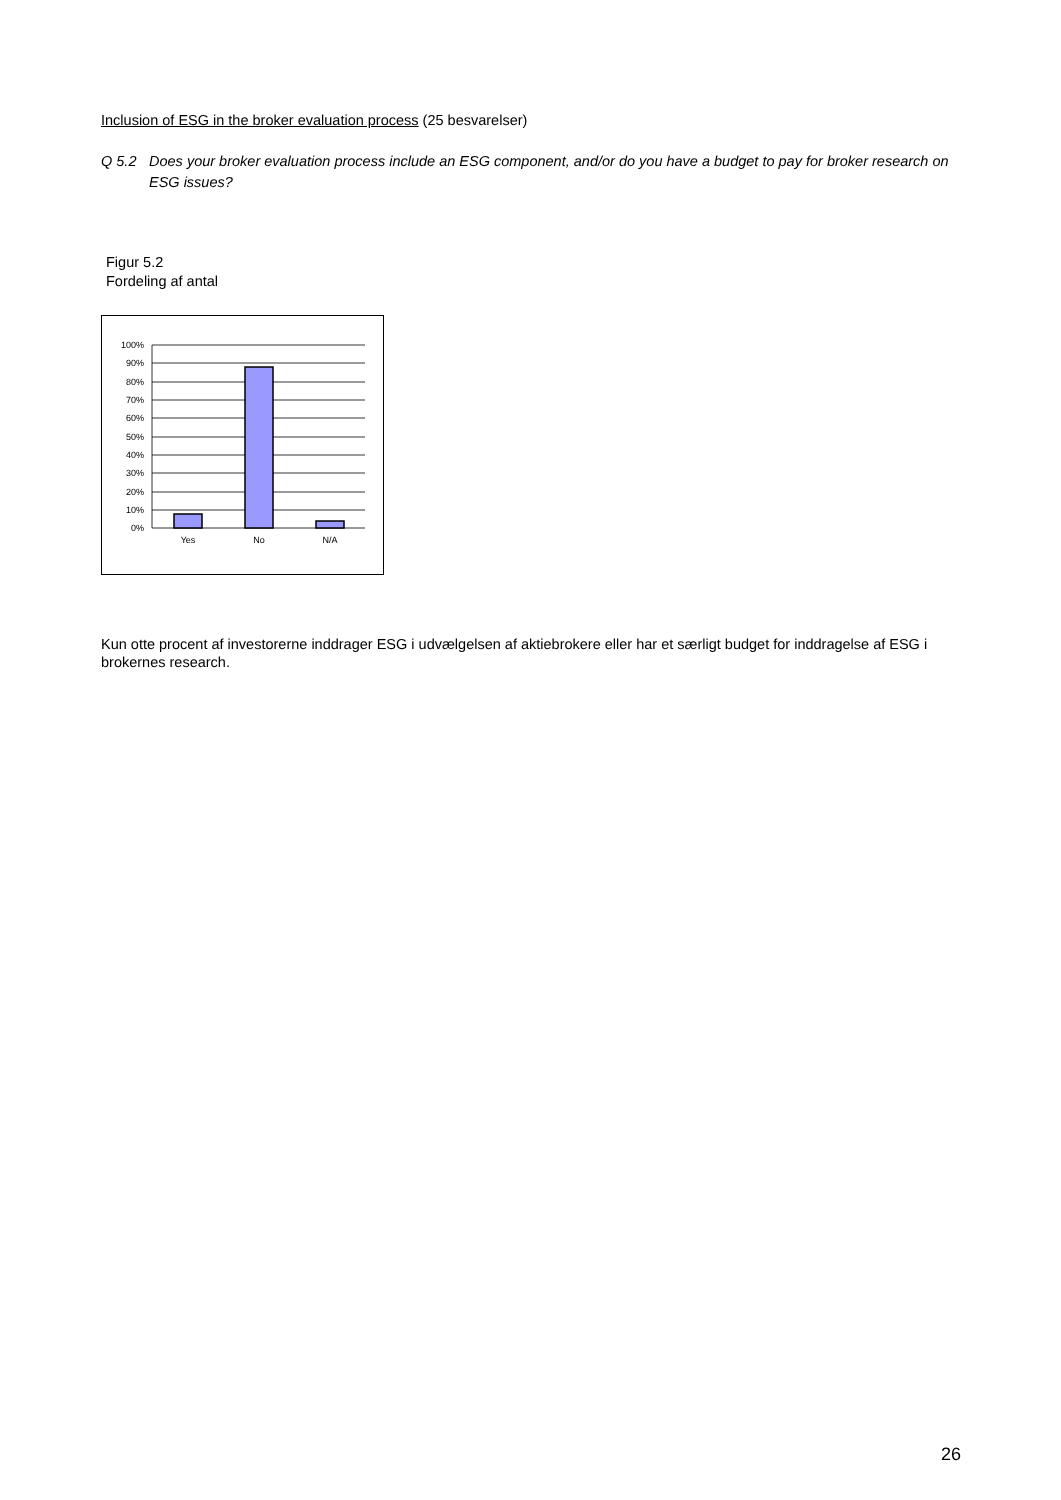Inclusion of ESG in the broker evaluation process (25 besvarelser)
Q 5.2 Does your broker evaluation process include an ESG component, and/or do you have a budget to pay for broker research on ESG issues?
Figur 5.2
Fordeling af antal
100%
90%
80%
70%
60%
50%
40%
30%
20%
10%
0%
Yes
No
N/A
Kun otte procent af investorerne inddrager ESG i udvælgelsen af aktiebrokere eller har et særligt budget for inddragelse af ESG i brokernes research.
26